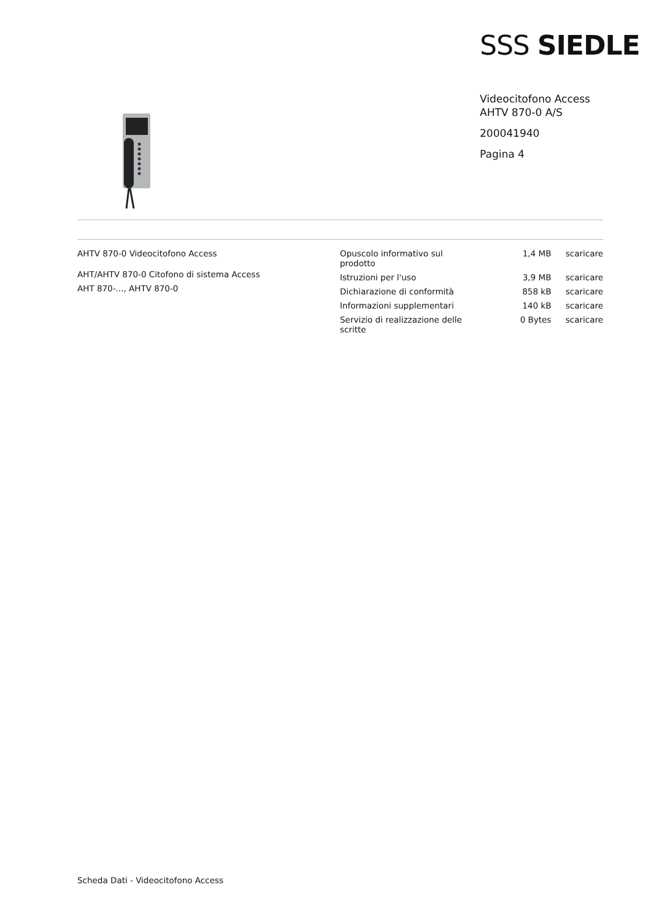SSS SIEDLE
Videocitofono Access
AHTV 870-0 A/S
200041940
Pagina 4
AHTV 870-0 Videocitofono Access
AHT/AHTV 870-0 Citofono di sistema Access
AHT 870-..., AHTV 870-0
| Opuscolo informativo sul prodotto | 1,4 MB | scaricare |
| Istruzioni per l'uso | 3,9 MB | scaricare |
| Dichiarazione di conformità | 858 kB | scaricare |
| Informazioni supplementari | 140 kB | scaricare |
| Servizio di realizzazione delle scritte | 0 Bytes | scaricare |
Scheda Dati - Videocitofono Access